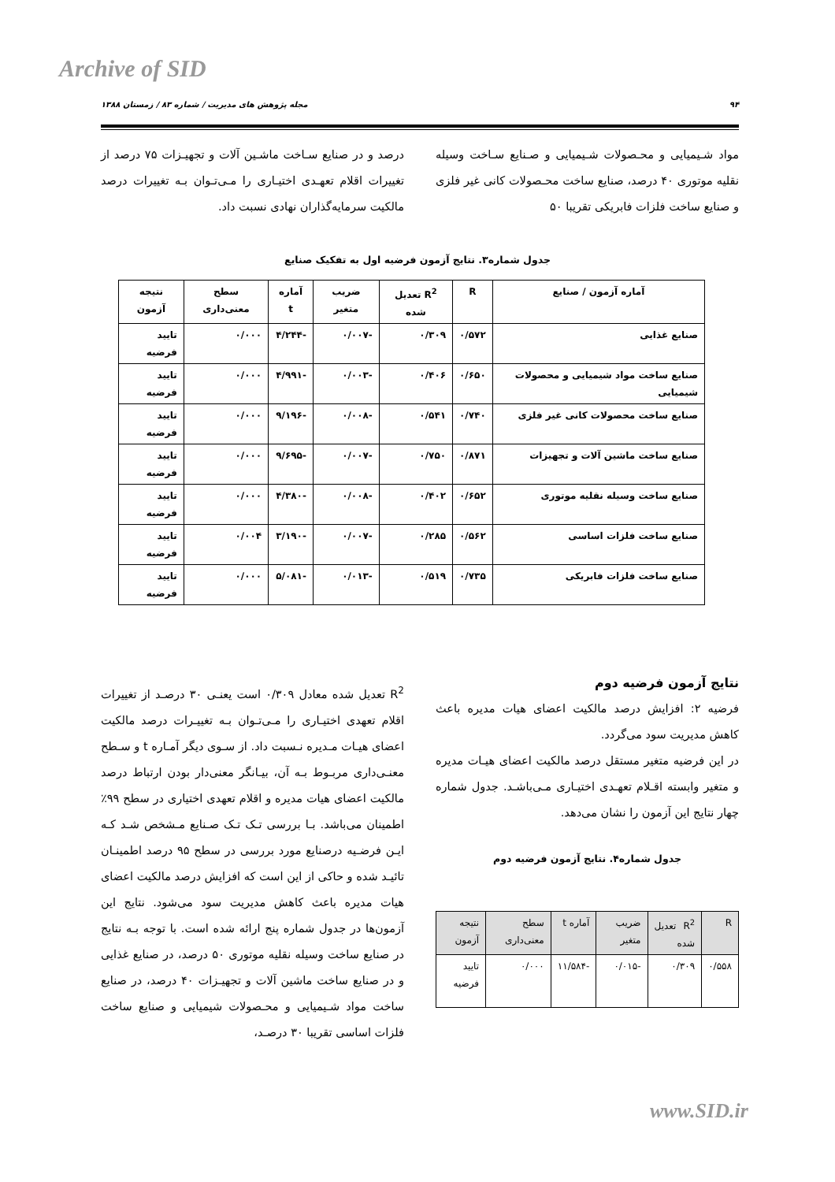Archive of SID
۹۴ مجله پژوهش های مدیریت / شماره ۸۳ / زمستان ۱۳۸۸
مواد شـیمیایی و محـصولات شـیمیایی و صـنایع سـاخت وسیله نقلیه موتوری ۴۰ درصد، صنایع ساخت محـصولات کانی غیر فلزی و صنایع ساخت فلزات فابریکی تقریبا ۵۰
درصد و در صنایع سـاخت ماشـین آلات و تجهیـزات ۷۵ درصد از تغییرات اقلام تعهـدی اختیـاری را مـی‌تـوان بـه تغییرات درصد مالکیت سرمایه‌گذاران نهادی نسبت داد.
جدول شماره۳. نتایج آزمون فرضیه اول به تفکیک صنایع
| آماره آزمون / صنایع | R | R<sup>2</sup> تعدیل شده | ضریب متغیر | آماره t | سطح معنی‌داری | نتیجه آزمون |
| --- | --- | --- | --- | --- | --- | --- |
| صنایع غذایی | ۰/۵۷۲ | ۰/۳۰۹ | -۰/۰۰۷ | -۴/۲۴۴ | ۰/۰۰۰ | تایید فرضیه |
| صنایع ساخت مواد شیمیایی و محصولات شیمیایی | ۰/۶۵۰ | ۰/۴۰۶ | -۰/۰۰۳ | -۴/۹۹۱ | ۰/۰۰۰ | تایید فرضیه |
| صنایع ساخت محصولات کانی غیر فلزی | ۰/۷۴۰ | ۰/۵۴۱ | -۰/۰۰۸ | -۹/۱۹۶ | ۰/۰۰۰ | تایید فرضیه |
| صنایع ساخت ماشین آلات و تجهیزات | ۰/۸۷۱ | ۰/۷۵۰ | -۰/۰۰۷ | -۹/۶۹۵ | ۰/۰۰۰ | تایید فرضیه |
| صنایع ساخت وسیله نقلیه موتوری | ۰/۶۵۲ | ۰/۴۰۲ | -۰/۰۰۸ | -۴/۳۸۰ | ۰/۰۰۰ | تایید فرضیه |
| صنایع ساخت فلزات اساسی | ۰/۵۶۲ | ۰/۲۸۵ | -۰/۰۰۷ | -۳/۱۹۰ | ۰/۰۰۴ | تایید فرضیه |
| صنایع ساخت فلزات فابریکی | ۰/۷۳۵ | ۰/۵۱۹ | -۰/۰۱۳ | -۵/۰۸۱ | ۰/۰۰۰ | تایید فرضیه |
نتایج آزمون فرضیه دوم
فرضیه ۲: افزایش درصد مالکیت اعضای هیات مدیره باعث کاهش مدیریت سود می‌گردد.
در این فرضیه متغیر مستقل درصد مالکیت اعضای هیـات مدیره و متغیر وابسته اقـلام تعهـدی اختیـاری مـی‌باشـد. جدول شماره چهار نتایج این آزمون را نشان می‌دهد.
جدول شماره۴. نتایج آزمون فرضیه دوم
| R | R<sup>2</sup> تعدیل شده | ضریب متغیر | آماره t | سطح معنی‌داری | نتیجه آزمون |
| --- | --- | --- | --- | --- | --- |
| ۰/۵۵۸ | ۰/۳۰۹ | -۰/۰۱۵ | -۱۱/۵۸۴ | ۰/۰۰۰ | تایید فرضیه |
R<sup>2</sup> تعدیل شده معادل ۰/۳۰۹ است یعنـی ۳۰ درصـد از تغییرات اقلام تعهدی اختیـاری را مـی‌تـوان بـه تغییـرات درصد مالکیت اعضای هیـات مـدیره نـسبت داد. از سـوی دیگر آمـاره t و سـطح معنـی‌داری مربـوط بـه آن، بیـانگر معنی‌دار بودن ارتباط درصد مالکیت اعضای هیات مدیره و اقلام تعهدی اختیاری در سطح ۹۹٪ اطمینان می‌باشد. بـا بررسی تـک تـک صـنایع مـشخص شـد کـه ایـن فرضـیه درصنایع مورد بررسی در سطح ۹۵ درصد اطمینـان تائیـد شده و حاکی از این است که افزایش درصد مالکیت اعضای هیات مدیره باعث کاهش مدیریت سود می‌شود. نتایج این آزمون‌ها در جدول شماره پنج ارائه شده است. با توجه بـه نتایج در صنایع ساخت وسیله نقلیه موتوری ۵۰ درصد، در صنایع غذایی و در صنایع ساخت ماشین آلات و تجهیـزات ۴۰ درصد، در صنایع ساخت مواد شـیمیایی و محـصولات شیمیایی و صنایع ساخت فلزات اساسی تقریبا ۳۰ درصـد،
www.SID.ir